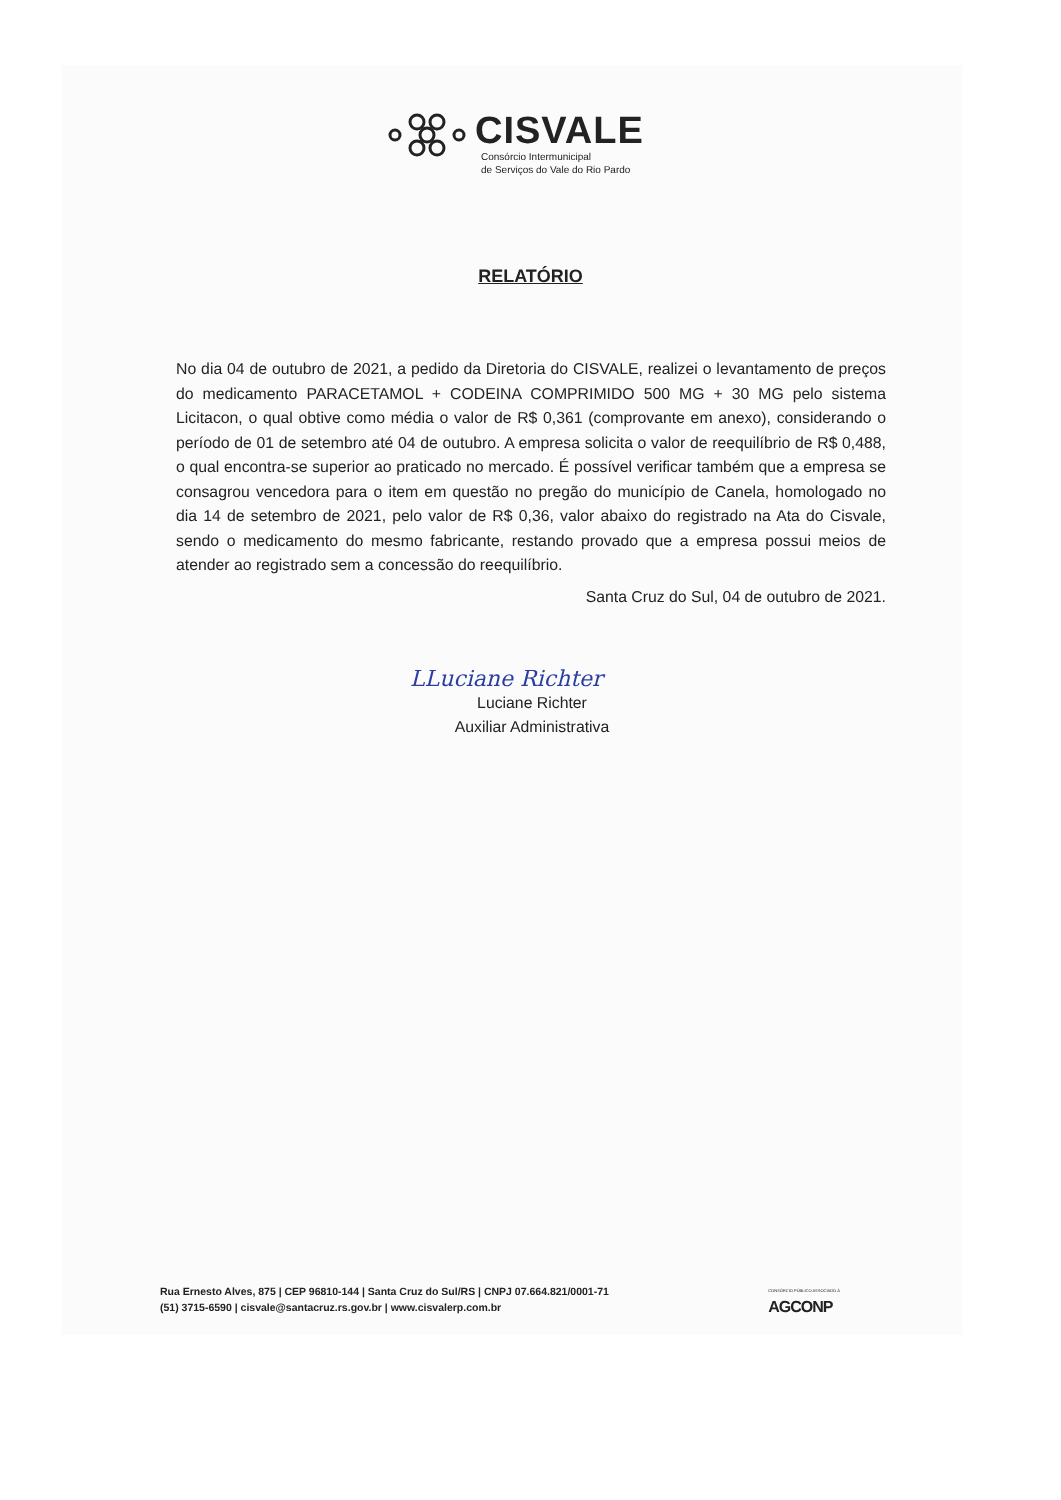CISVALE
Consórcio Intermunicipal
de Serviços do Vale do Rio Pardo
RELATÓRIO
No dia 04 de outubro de 2021, a pedido da Diretoria do CISVALE, realizei o levantamento de preços do medicamento PARACETAMOL + CODEINA COMPRIMIDO 500 MG + 30 MG pelo sistema Licitacon, o qual obtive como média o valor de R$ 0,361 (comprovante em anexo), considerando o período de 01 de setembro até 04 de outubro. A empresa solicita o valor de reequilíbrio de R$ 0,488, o qual encontra-se superior ao praticado no mercado. É possível verificar também que a empresa se consagrou vencedora para o item em questão no pregão do município de Canela, homologado no dia 14 de setembro de 2021, pelo valor de R$ 0,36, valor abaixo do registrado na Ata do Cisvale, sendo o medicamento do mesmo fabricante, restando provado que a empresa possui meios de atender ao registrado sem a concessão do reequilíbrio.
Santa Cruz do Sul, 04 de outubro de 2021.
LLuciane Richter
Luciane Richter
Auxiliar Administrativa
Rua Ernesto Alves, 875 | CEP 96810-144 | Santa Cruz do Sul/RS | CNPJ 07.664.821/0001-71
(51) 3715-6590 | cisvale@santacruz.rs.gov.br | www.cisvalerp.com.br
CONSÓRCIO PÚBLICO ASSOCIADO À
AGCONP